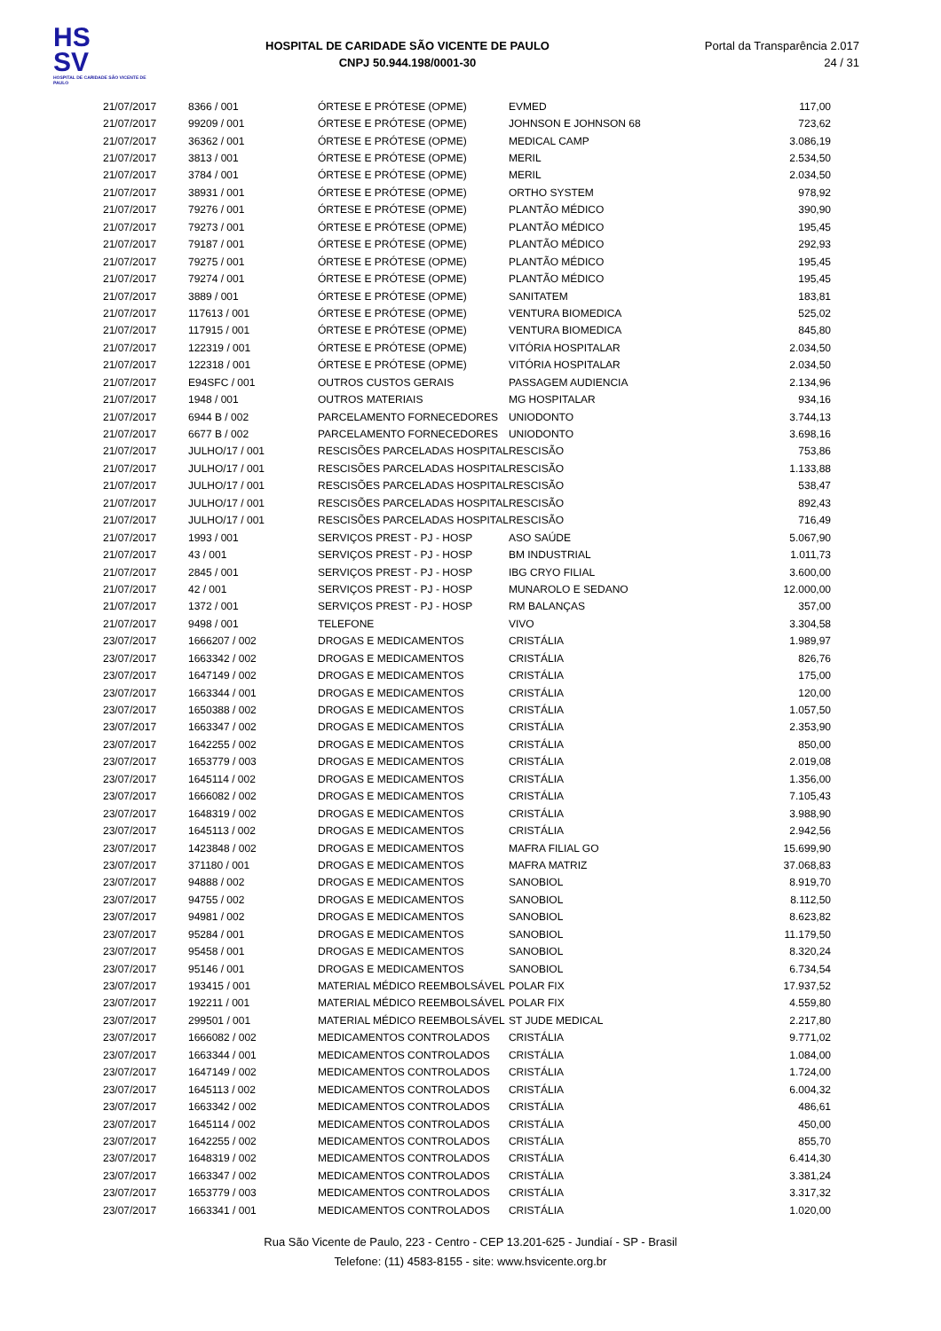HS
SV
HOSPITAL DE CARIDADE SÃO VICENTE DE PAULO
HOSPITAL DE CARIDADE SÃO VICENTE DE PAULO
CNPJ 50.944.198/0001-30
Portal da Transparência 2.017
24 / 31
| 21/07/2017 | 8366 / 001 | ÓRTESE E PRÓTESE (OPME) | EVMED | 117,00 |
| 21/07/2017 | 99209 / 001 | ÓRTESE E PRÓTESE (OPME) | JOHNSON E JOHNSON 68 | 723,62 |
| 21/07/2017 | 36362 / 001 | ÓRTESE E PRÓTESE (OPME) | MEDICAL CAMP | 3.086,19 |
| 21/07/2017 | 3813 / 001 | ÓRTESE E PRÓTESE (OPME) | MERIL | 2.534,50 |
| 21/07/2017 | 3784 / 001 | ÓRTESE E PRÓTESE (OPME) | MERIL | 2.034,50 |
| 21/07/2017 | 38931 / 001 | ÓRTESE E PRÓTESE (OPME) | ORTHO SYSTEM | 978,92 |
| 21/07/2017 | 79276 / 001 | ÓRTESE E PRÓTESE (OPME) | PLANTÃO MÉDICO | 390,90 |
| 21/07/2017 | 79273 / 001 | ÓRTESE E PRÓTESE (OPME) | PLANTÃO MÉDICO | 195,45 |
| 21/07/2017 | 79187 / 001 | ÓRTESE E PRÓTESE (OPME) | PLANTÃO MÉDICO | 292,93 |
| 21/07/2017 | 79275 / 001 | ÓRTESE E PRÓTESE (OPME) | PLANTÃO MÉDICO | 195,45 |
| 21/07/2017 | 79274 / 001 | ÓRTESE E PRÓTESE (OPME) | PLANTÃO MÉDICO | 195,45 |
| 21/07/2017 | 3889 / 001 | ÓRTESE E PRÓTESE (OPME) | SANITATEM | 183,81 |
| 21/07/2017 | 117613 / 001 | ÓRTESE E PRÓTESE (OPME) | VENTURA BIOMEDICA | 525,02 |
| 21/07/2017 | 117915 / 001 | ÓRTESE E PRÓTESE (OPME) | VENTURA BIOMEDICA | 845,80 |
| 21/07/2017 | 122319 / 001 | ÓRTESE E PRÓTESE (OPME) | VITÓRIA HOSPITALAR | 2.034,50 |
| 21/07/2017 | 122318 / 001 | ÓRTESE E PRÓTESE (OPME) | VITÓRIA HOSPITALAR | 2.034,50 |
| 21/07/2017 | E94SFC / 001 | OUTROS CUSTOS GERAIS | PASSAGEM AUDIENCIA | 2.134,96 |
| 21/07/2017 | 1948 / 001 | OUTROS MATERIAIS | MG HOSPITALAR | 934,16 |
| 21/07/2017 | 6944 B / 002 | PARCELAMENTO FORNECEDORES | UNIODONTO | 3.744,13 |
| 21/07/2017 | 6677 B / 002 | PARCELAMENTO FORNECEDORES | UNIODONTO | 3.698,16 |
| 21/07/2017 | JULHO/17 / 001 | RESCISÕES PARCELADAS HOSPITAL | RESCISÃO | 753,86 |
| 21/07/2017 | JULHO/17 / 001 | RESCISÕES PARCELADAS HOSPITAL | RESCISÃO | 1.133,88 |
| 21/07/2017 | JULHO/17 / 001 | RESCISÕES PARCELADAS HOSPITAL | RESCISÃO | 538,47 |
| 21/07/2017 | JULHO/17 / 001 | RESCISÕES PARCELADAS HOSPITAL | RESCISÃO | 892,43 |
| 21/07/2017 | JULHO/17 / 001 | RESCISÕES PARCELADAS HOSPITAL | RESCISÃO | 716,49 |
| 21/07/2017 | 1993 / 001 | SERVIÇOS PREST - PJ - HOSP | ASO SAÚDE | 5.067,90 |
| 21/07/2017 | 43 / 001 | SERVIÇOS PREST - PJ - HOSP | BM INDUSTRIAL | 1.011,73 |
| 21/07/2017 | 2845 / 001 | SERVIÇOS PREST - PJ - HOSP | IBG CRYO FILIAL | 3.600,00 |
| 21/07/2017 | 42 / 001 | SERVIÇOS PREST - PJ - HOSP | MUNAROLO E SEDANO | 12.000,00 |
| 21/07/2017 | 1372 / 001 | SERVIÇOS PREST - PJ - HOSP | RM BALANÇAS | 357,00 |
| 21/07/2017 | 9498 / 001 | TELEFONE | VIVO | 3.304,58 |
| 23/07/2017 | 1666207 / 002 | DROGAS E MEDICAMENTOS | CRISTÁLIA | 1.989,97 |
| 23/07/2017 | 1663342 / 002 | DROGAS E MEDICAMENTOS | CRISTÁLIA | 826,76 |
| 23/07/2017 | 1647149 / 002 | DROGAS E MEDICAMENTOS | CRISTÁLIA | 175,00 |
| 23/07/2017 | 1663344 / 001 | DROGAS E MEDICAMENTOS | CRISTÁLIA | 120,00 |
| 23/07/2017 | 1650388 / 002 | DROGAS E MEDICAMENTOS | CRISTÁLIA | 1.057,50 |
| 23/07/2017 | 1663347 / 002 | DROGAS E MEDICAMENTOS | CRISTÁLIA | 2.353,90 |
| 23/07/2017 | 1642255 / 002 | DROGAS E MEDICAMENTOS | CRISTÁLIA | 850,00 |
| 23/07/2017 | 1653779 / 003 | DROGAS E MEDICAMENTOS | CRISTÁLIA | 2.019,08 |
| 23/07/2017 | 1645114 / 002 | DROGAS E MEDICAMENTOS | CRISTÁLIA | 1.356,00 |
| 23/07/2017 | 1666082 / 002 | DROGAS E MEDICAMENTOS | CRISTÁLIA | 7.105,43 |
| 23/07/2017 | 1648319 / 002 | DROGAS E MEDICAMENTOS | CRISTÁLIA | 3.988,90 |
| 23/07/2017 | 1645113 / 002 | DROGAS E MEDICAMENTOS | CRISTÁLIA | 2.942,56 |
| 23/07/2017 | 1423848 / 002 | DROGAS E MEDICAMENTOS | MAFRA FILIAL GO | 15.699,90 |
| 23/07/2017 | 371180 / 001 | DROGAS E MEDICAMENTOS | MAFRA MATRIZ | 37.068,83 |
| 23/07/2017 | 94888 / 002 | DROGAS E MEDICAMENTOS | SANOBIOL | 8.919,70 |
| 23/07/2017 | 94755 / 002 | DROGAS E MEDICAMENTOS | SANOBIOL | 8.112,50 |
| 23/07/2017 | 94981 / 002 | DROGAS E MEDICAMENTOS | SANOBIOL | 8.623,82 |
| 23/07/2017 | 95284 / 001 | DROGAS E MEDICAMENTOS | SANOBIOL | 11.179,50 |
| 23/07/2017 | 95458 / 001 | DROGAS E MEDICAMENTOS | SANOBIOL | 8.320,24 |
| 23/07/2017 | 95146 / 001 | DROGAS E MEDICAMENTOS | SANOBIOL | 6.734,54 |
| 23/07/2017 | 193415 / 001 | MATERIAL MÉDICO REEMBOLSÁVEL | POLAR FIX | 17.937,52 |
| 23/07/2017 | 192211 / 001 | MATERIAL MÉDICO REEMBOLSÁVEL | POLAR FIX | 4.559,80 |
| 23/07/2017 | 299501 / 001 | MATERIAL MÉDICO REEMBOLSÁVEL | ST JUDE MEDICAL | 2.217,80 |
| 23/07/2017 | 1666082 / 002 | MEDICAMENTOS CONTROLADOS | CRISTÁLIA | 9.771,02 |
| 23/07/2017 | 1663344 / 001 | MEDICAMENTOS CONTROLADOS | CRISTÁLIA | 1.084,00 |
| 23/07/2017 | 1647149 / 002 | MEDICAMENTOS CONTROLADOS | CRISTÁLIA | 1.724,00 |
| 23/07/2017 | 1645113 / 002 | MEDICAMENTOS CONTROLADOS | CRISTÁLIA | 6.004,32 |
| 23/07/2017 | 1663342 / 002 | MEDICAMENTOS CONTROLADOS | CRISTÁLIA | 486,61 |
| 23/07/2017 | 1645114 / 002 | MEDICAMENTOS CONTROLADOS | CRISTÁLIA | 450,00 |
| 23/07/2017 | 1642255 / 002 | MEDICAMENTOS CONTROLADOS | CRISTÁLIA | 855,70 |
| 23/07/2017 | 1648319 / 002 | MEDICAMENTOS CONTROLADOS | CRISTÁLIA | 6.414,30 |
| 23/07/2017 | 1663347 / 002 | MEDICAMENTOS CONTROLADOS | CRISTÁLIA | 3.381,24 |
| 23/07/2017 | 1653779 / 003 | MEDICAMENTOS CONTROLADOS | CRISTÁLIA | 3.317,32 |
| 23/07/2017 | 1663341 / 001 | MEDICAMENTOS CONTROLADOS | CRISTÁLIA | 1.020,00 |
Rua São Vicente de Paulo, 223 - Centro - CEP 13.201-625 - Jundiaí - SP - Brasil
Telefone: (11) 4583-8155 - site: www.hsvicente.org.br